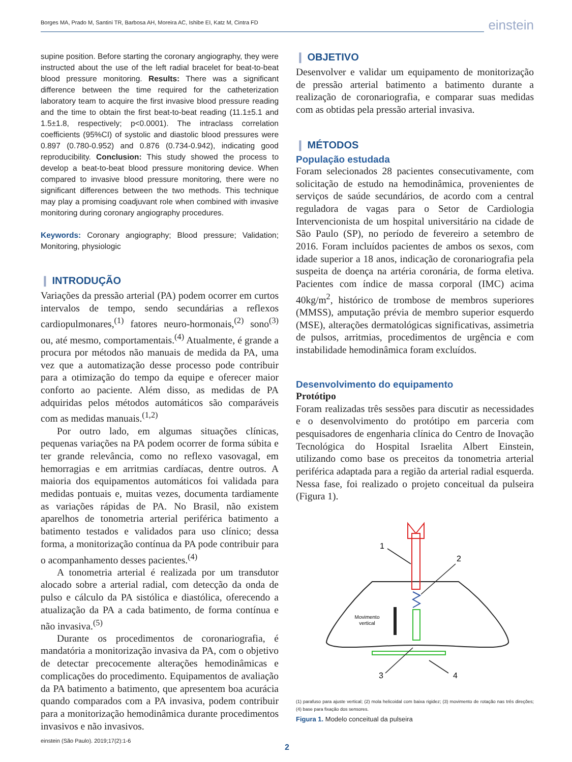Borges MA, Prado M, Santini TR, Barbosa AH, Moreira AC, Ishibe EI, Katz M, Cintra FD einstein
supine position. Before starting the coronary angiography, they were instructed about the use of the left radial bracelet for beat-to-beat blood pressure monitoring. Results: There was a significant difference between the time required for the catheterization laboratory team to acquire the first invasive blood pressure reading and the time to obtain the first beat-to-beat reading (11.1±5.1 and 1.5±1.8, respectively; p<0.0001). The intraclass correlation coefficients (95%CI) of systolic and diastolic blood pressures were 0.897 (0.780-0.952) and 0.876 (0.734-0.942), indicating good reproducibility. Conclusion: This study showed the process to develop a beat-to-beat blood pressure monitoring device. When compared to invasive blood pressure monitoring, there were no significant differences between the two methods. This technique may play a promising coadjuvant role when combined with invasive monitoring during coronary angiography procedures.
Keywords: Coronary angiography; Blood pressure; Validation; Monitoring, physiologic
❙ INTRODUÇÃO
Variações da pressão arterial (PA) podem ocorrer em curtos intervalos de tempo, sendo secundárias a reflexos cardiopulmonares,<sup>(1)</sup> fatores neuro-hormonais,<sup>(2)</sup> sono<sup>(3)</sup> ou, até mesmo, comportamentais.<sup>(4)</sup> Atualmente, é grande a procura por métodos não manuais de medida da PA, uma vez que a automatização desse processo pode contribuir para a otimização do tempo da equipe e oferecer maior conforto ao paciente. Além disso, as medidas de PA adquiridas pelos métodos automáticos são comparáveis com as medidas manuais.<sup>(1,2)</sup>
Por outro lado, em algumas situações clínicas, pequenas variações na PA podem ocorrer de forma súbita e ter grande relevância, como no reflexo vasovagal, em hemorragias e em arritmias cardíacas, dentre outros. A maioria dos equipamentos automáticos foi validada para medidas pontuais e, muitas vezes, documenta tardiamente as variações rápidas de PA. No Brasil, não existem aparelhos de tonometria arterial periférica batimento a batimento testados e validados para uso clínico; dessa forma, a monitorização contínua da PA pode contribuir para o acompanhamento desses pacientes.<sup>(4)</sup>
A tonometria arterial é realizada por um transdutor alocado sobre a arterial radial, com detecção da onda de pulso e cálculo da PA sistólica e diastólica, oferecendo a atualização da PA a cada batimento, de forma contínua e não invasiva.<sup>(5)</sup>
Durante os procedimentos de coronariografia, é mandatória a monitorização invasiva da PA, com o objetivo de detectar precocemente alterações hemodinâmicas e complicações do procedimento. Equipamentos de avaliação da PA batimento a batimento, que apresentem boa acurácia quando comparados com a PA invasiva, podem contribuir para a monitorização hemodinâmica durante procedimentos invasivos e não invasivos.
❙ OBJETIVO
Desenvolver e validar um equipamento de monitorização de pressão arterial batimento a batimento durante a realização de coronariografia, e comparar suas medidas com as obtidas pela pressão arterial invasiva.
❙ MÉTODOS
População estudada
Foram selecionados 28 pacientes consecutivamente, com solicitação de estudo na hemodinâmica, provenientes de serviços de saúde secundários, de acordo com a central reguladora de vagas para o Setor de Cardiologia Intervencionista de um hospital universitário na cidade de São Paulo (SP), no período de fevereiro a setembro de 2016. Foram incluídos pacientes de ambos os sexos, com idade superior a 18 anos, indicação de coronariografia pela suspeita de doença na artéria coronária, de forma eletiva. Pacientes com índice de massa corporal (IMC) acima 40kg/m<sup>2</sup>, histórico de trombose de membros superiores (MMSS), amputação prévia de membro superior esquerdo (MSE), alterações dermatológicas significativas, assimetria de pulsos, arritmias, procedimentos de urgência e com instabilidade hemodinâmica foram excluídos.
Desenvolvimento do equipamento
Protótipo
Foram realizadas três sessões para discutir as necessidades e o desenvolvimento do protótipo em parceria com pesquisadores de engenharia clínica do Centro de Inovação Tecnológica do Hospital Israelita Albert Einstein, utilizando como base os preceitos da tonometria arterial periférica adaptada para a região da arterial radial esquerda. Nessa fase, foi realizado o projeto conceitual da pulseira (Figura 1).
Movimento
vertical
1
2
3
4
(1) parafuso para ajuste vertical; (2) mola helicoidal com baixa rigidez; (3) movimento de rotação nas três direções; (4) base para fixação dos sensores.
Figura 1. Modelo conceitual da pulseira
einstein (São Paulo). 2019;17(2):1-6
2